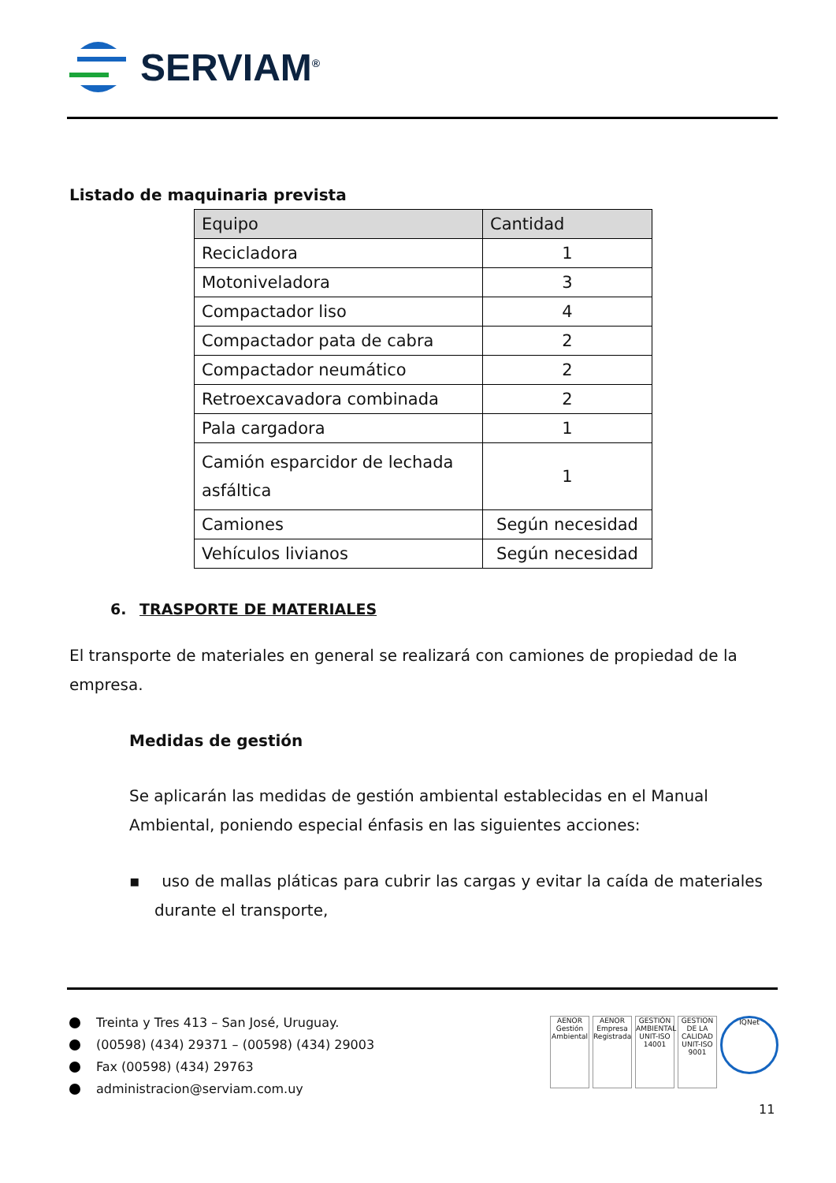SERVIAM<sup>®</sup>
Listado de maquinaria prevista
| Equipo | Cantidad |
| --- | --- |
| Recicladora | 1 |
| Motoniveladora | 3 |
| Compactador liso | 4 |
| Compactador pata de cabra | 2 |
| Compactador neumático | 2 |
| Retroexcavadora combinada | 2 |
| Pala cargadora | 1 |
| Camión esparcidor de lechada asfáltica | 1 |
| Camiones | Según necesidad |
| Vehículos livianos | Según necesidad |
6. TRASPORTE DE MATERIALES
El transporte de materiales en general se realizará con camiones de propiedad de la empresa.
Medidas de gestión
Se aplicarán las medidas de gestión ambiental establecidas en el Manual Ambiental, poniendo especial énfasis en las siguientes acciones:
▪ uso de mallas pláticas para cubrir las cargas y evitar la caída de materiales durante el transporte,
Treinta y Tres 413 – San José, Uruguay.
(00598) (434) 29371 – (00598) (434) 29003
Fax (00598) (434) 29763
administracion@serviam.com.uy
AENOR Gestión Ambiental
AENOR Empresa Registrada
GESTIÓN AMBIENTAL UNIT-ISO 14001
GESTION DE LA CALIDAD UNIT-ISO 9001
IQNet
11